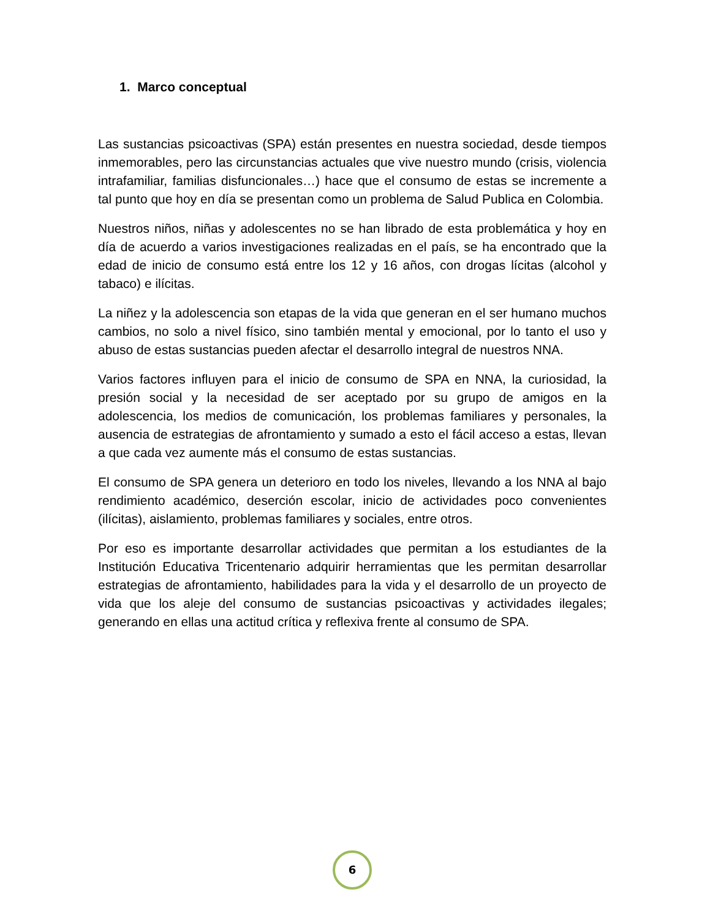1. Marco conceptual
Las sustancias psicoactivas (SPA) están presentes en nuestra sociedad, desde tiempos inmemorables, pero las circunstancias actuales que vive nuestro mundo (crisis, violencia intrafamiliar, familias disfuncionales…) hace que el consumo de estas se incremente a tal punto que hoy en día se presentan como un problema de Salud Publica en Colombia.
Nuestros niños, niñas y adolescentes no se han librado de esta problemática y hoy en día de acuerdo a varios investigaciones realizadas en el país, se ha encontrado que la edad de inicio de consumo está entre los 12 y 16 años, con drogas lícitas (alcohol y tabaco) e ilícitas.
La niñez y la adolescencia son etapas de la vida que generan en el ser humano muchos cambios, no solo a nivel físico, sino también mental y emocional, por lo tanto el uso y abuso de estas sustancias pueden afectar el desarrollo integral de nuestros NNA.
Varios factores influyen para el inicio de consumo de SPA en NNA, la curiosidad, la presión social y la necesidad de ser aceptado por su grupo de amigos en la adolescencia, los medios de comunicación, los problemas familiares y personales, la ausencia de estrategias de afrontamiento y sumado a esto el fácil acceso a estas, llevan a que cada vez aumente más el consumo de estas sustancias.
El consumo de SPA genera un deterioro en todo los niveles, llevando a los NNA al bajo rendimiento académico, deserción escolar, inicio de actividades poco convenientes (ilícitas), aislamiento, problemas familiares y sociales, entre otros.
Por eso es importante desarrollar actividades que permitan a los estudiantes de la Institución Educativa Tricentenario adquirir herramientas que les permitan desarrollar estrategias de afrontamiento, habilidades para la vida y el desarrollo de un proyecto de vida que los aleje del consumo de sustancias psicoactivas y actividades ilegales; generando en ellas una actitud crítica y reflexiva frente al consumo de SPA.
6